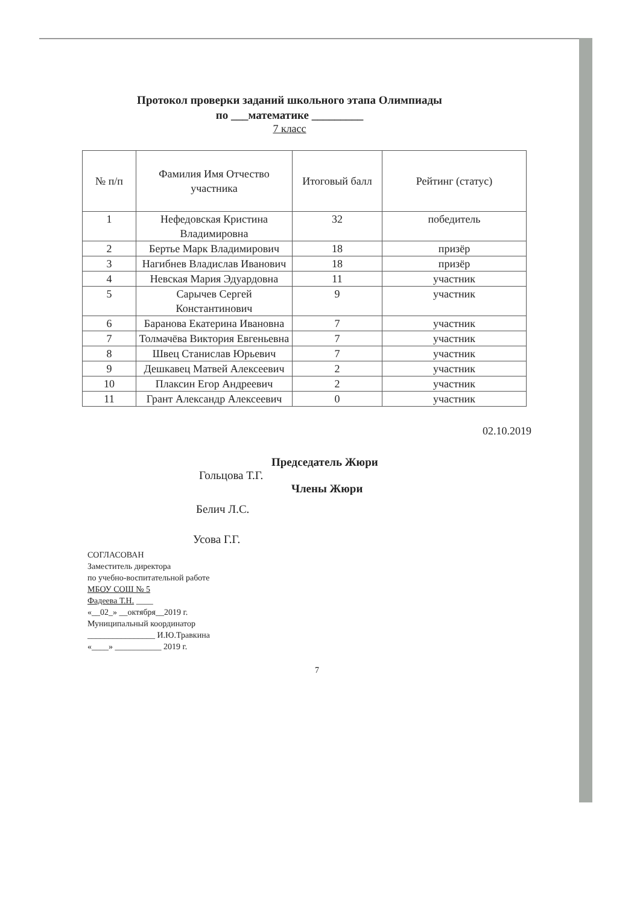Протокол проверки заданий школьного этапа Олимпиады
по ___математике _________
7 класс
| № п/п | Фамилия Имя Отчество участника | Итоговый балл | Рейтинг (статус) |
| --- | --- | --- | --- |
| 1 | Нефедовская Кристина Владимировна | 32 | победитель |
| 2 | Бертье Марк Владимирович | 18 | призёр |
| 3 | Нагибнев Владислав Иванович | 18 | призёр |
| 4 | Невская Мария Эдуардовна | 11 | участник |
| 5 | Сарычев Сергей Константинович | 9 | участник |
| 6 | Баранова Екатерина Ивановна | 7 | участник |
| 7 | Толмачёва Виктория Евгеньевна | 7 | участник |
| 8 | Швец Станислав Юрьевич | 7 | участник |
| 9 | Дешкавец Матвей Алексеевич | 2 | участник |
| 10 | Плаксин Егор Андреевич | 2 | участник |
| 11 | Грант Александр Алексеевич | 0 | участник |
02.10.2019
Председатель Жюри
Гольцова Т.Г.
Члены Жюри
Белич Л.С.
Усова Г.Г.
СОГЛАСОВАН
Заместитель директора
по учебно-воспитательной работе
МБОУ СОШ № 5
Фадеева Т.Н. ____
«__02_» __октября__2019 г.
Муниципальный координатор
________________ И.Ю.Травкина
«____» ___________ 2019 г.
7